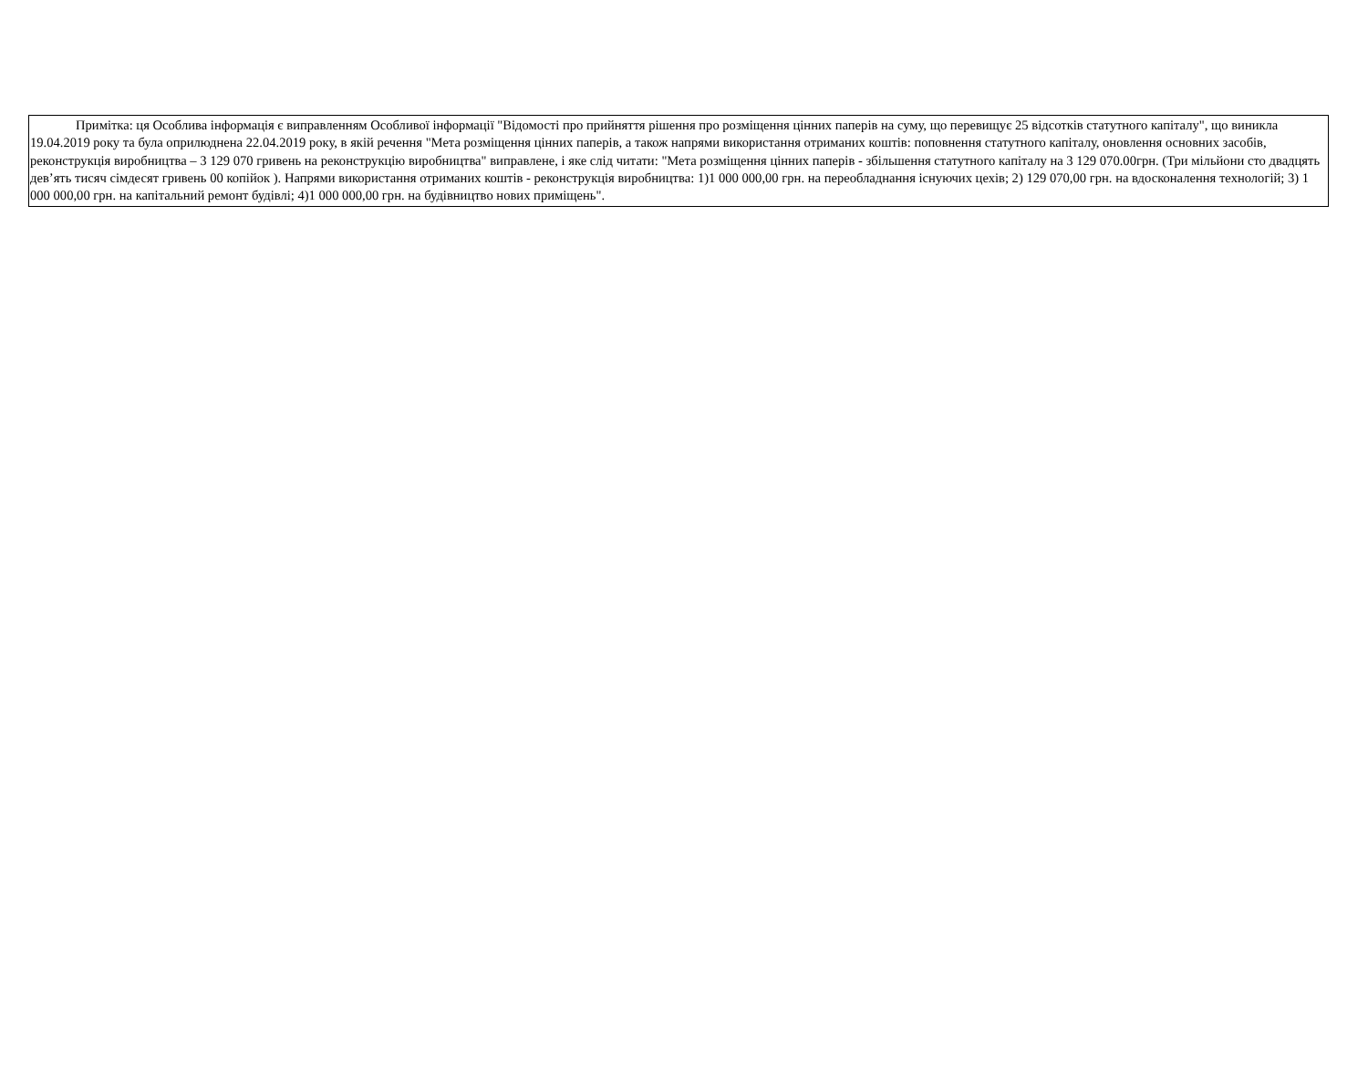Примітка: ця Особлива інформація є виправленням Особливої інформації "Відомості про прийняття рішення про розміщення цінних паперів на суму, що перевищує 25 відсотків статутного капіталу", що виникла 19.04.2019 року та була оприлюднена 22.04.2019 року, в якій речення "Мета розміщення цінних паперів, а також напрями використання отриманих коштів: поповнення статутного капіталу, оновлення основних засобів, реконструкція виробництва – 3 129 070 гривень на реконструкцію виробництва" виправлене, і яке слід читати: "Мета розміщення цінних паперів - збільшення статутного капіталу на 3 129 070.00грн. (Три мільйони сто двадцять дев’ять тисяч сімдесят гривень 00 копійок ). Напрями використання отриманих коштів - реконструкція виробництва: 1)1 000 000,00 грн. на переобладнання існуючих цехів; 2) 129 070,00 грн. на вдосконалення технологій; 3) 1 000 000,00 грн. на капітальний ремонт будівлі; 4)1 000 000,00 грн. на будівництво нових приміщень".